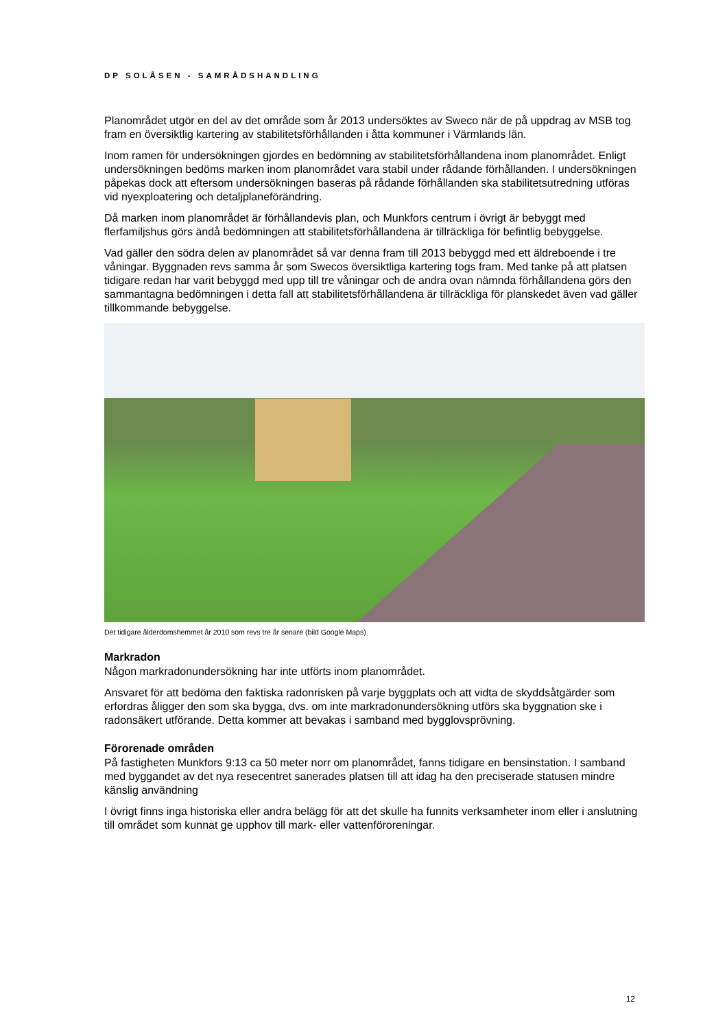DP SOLÅSEN - SAMRÅDSHANDLING
Planområdet utgör en del av det område som år 2013 undersöktes av Sweco när de på uppdrag av MSB tog fram en översiktlig kartering av stabilitetsförhållanden i åtta kommuner i Värmlands län.
Inom ramen för undersökningen gjordes en bedömning av stabilitetsförhållandena inom planområdet. Enligt undersökningen bedöms marken inom planområdet vara stabil under rådande förhållanden. I undersökningen påpekas dock att eftersom undersökningen baseras på rådande förhållanden ska stabilitetsutredning utföras vid nyexploatering och detaljplaneförändring.
Då marken inom planområdet är förhållandevis plan, och Munkfors centrum i övrigt är bebyggt med flerfamiljshus görs ändå bedömningen att stabilitetsförhållandena är tillräckliga för befintlig bebyggelse.
Vad gäller den södra delen av planområdet så var denna fram till 2013 bebyggd med ett äldreboende i tre våningar. Byggnaden revs samma år som Swecos översiktliga kartering togs fram. Med tanke på att platsen tidigare redan har varit bebyggd med upp till tre våningar och de andra ovan nämnda förhållandena görs den sammantagna bedömningen i detta fall att stabilitetsförhållandena är tillräckliga för planskedet även vad gäller tillkommande bebyggelse.
Det tidigare ålderdomshemmet år 2010 som revs tre år senare (bild Google Maps)
Markradon
Någon markradonundersökning har inte utförts inom planområdet.
Ansvaret för att bedöma den faktiska radonrisken på varje byggplats och att vidta de skyddsåtgärder som erfordras åligger den som ska bygga, dvs. om inte markradonundersökning utförs ska byggnation ske i radonsäkert utförande. Detta kommer att bevakas i samband med bygglovsprövning.
Förorenade områden
På fastigheten Munkfors 9:13 ca 50 meter norr om planområdet, fanns tidigare en bensinstation. I samband med byggandet av det nya resecentret sanerades platsen till att idag ha den preciserade statusen mindre känslig användning
I övrigt finns inga historiska eller andra belägg för att det skulle ha funnits verksamheter inom eller i anslutning till området som kunnat ge upphov till mark- eller vattenföroreningar.
12